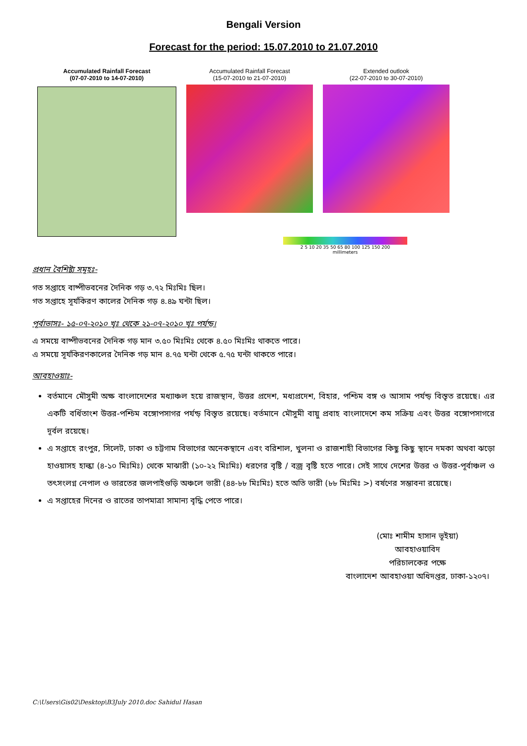Bengali Version
Forecast for the period: 15.07.2010 to 21.07.2010
Accumulated Rainfall Forecast
(07-07-2010 to 14-07-2010)
Accumulated Rainfall Forecast
(15-07-2010 to 21-07-2010)
Extended outlook
(22-07-2010 to 30-07-2010)
2 5 10 20 35 50 65 80 100 125 150 200
millimeters
প্রধান বৈশিষ্ট্য সমূহঃ-
গত সপ্তাহে বাষ্পীভবনের দৈনিক গড় ৩.৭২ মিঃমিঃ ছিল।
গত সপ্তাহে সূর্যকিরণ কালের দৈনিক গড় ৪.৪৯ ঘন্টা ছিল।
পূর্বাভাসঃ- ১৫-০৭-২০১০ খৃঃ থেকে ২১-০৭-২০১০ খৃঃ পর্যন্ড়।
এ সময়ে বাষ্পীভবনের দৈনিক গড় মান ৩.৫০ মিঃমিঃ থেকে ৪.৫০ মিঃমিঃ থাকতে পারে।
এ সময়ে সূর্যকিরণকালের দৈনিক গড় মান ৪.৭৫ ঘন্টা থেকে ৫.৭৫ ঘন্টা থাকতে পারে।
আবহাওয়াঃ-
বর্তমানে মৌসুমী অক্ষ বাংলাদেশের মধ্যাঞ্চল হয়ে রাজস্থান, উত্তর প্রদেশ, মধ্যপ্রদেশ, বিহার, পশ্চিম বঙ্গ ও আসাম পর্যন্ড় বিস্তৃত রয়েছে। এর একটি বর্ধিতাংশ উত্তর-পশ্চিম বঙ্গোপসাগর পর্যন্ড় বিস্তৃত রয়েছে। বর্তমানে মৌসুমী বায়ু প্রবাহ বাংলাদেশে কম সক্রিয় এবং উত্তর বঙ্গোপসাগরে দূর্বল রয়েছে।
এ সপ্তাহে রংপুর, সিলেট, ঢাকা ও চট্টগাম বিভাগের অনেকস্থানে এবং বরিশাল, খুলনা ও রাজশাহী বিভাগের কিছু কিছু স্থানে দমকা অথবা ঝড়ো হাওয়াসহ হাল্কা (৪-১০ মিঃমিঃ) থেকে মাঝারী (১০-২২ মিঃমিঃ) ধরণের বৃষ্টি / বজ্র বৃষ্টি হতে পারে। সেই সাথে দেশের উত্তর ও উত্তর-পূর্বাঞ্চল ও তৎসংলগ্ন নেপাল ও ভারতের জলপাইগুড়ি অঞ্চলে ভারী (৪৪-৮৮ মিঃমিঃ) হতে অতি ভারী (৮৮ মিঃমিঃ >) বর্ষণের সম্ভাবনা রয়েছে।
এ সপ্তাহের দিনের ও রাতের তাপমাত্রা সামান্য বৃদ্ধি পেতে পারে।
(মোঃ শামীম হাসান ভূইয়া)
আবহাওয়াবিদ
পরিচালকের পক্ষে
বাংলাদেশ আবহাওয়া অধিদপ্তর, ঢাকা-১২০৭।
C:\Users\Gis02\Desktop\B3July 2010.doc Sahidul Hasan